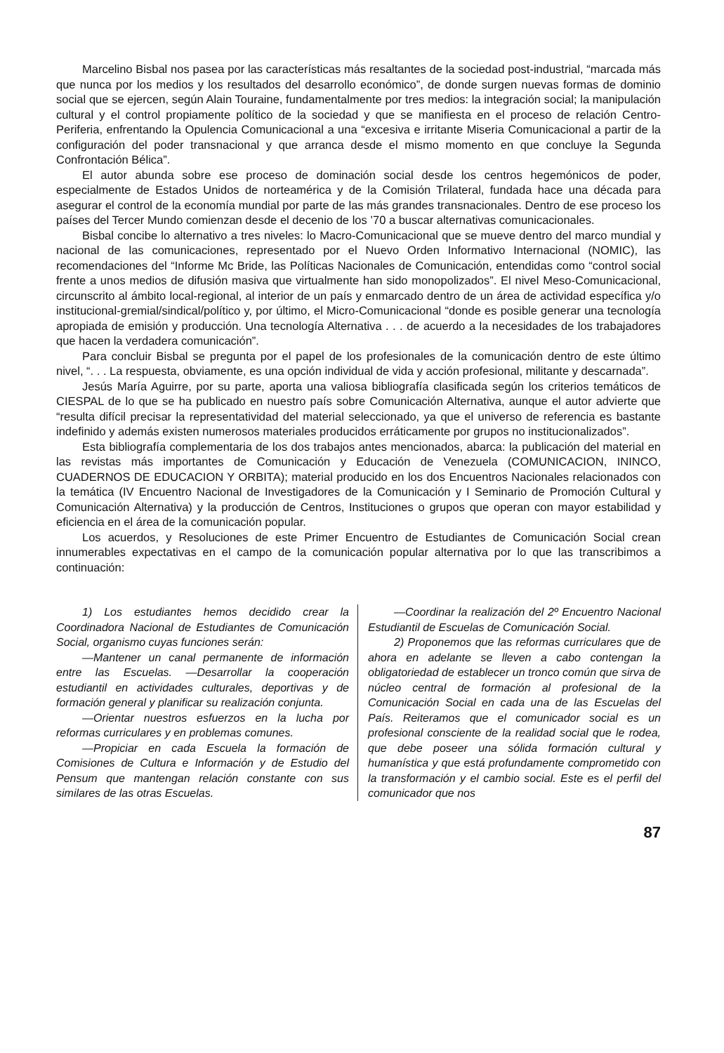Marcelino Bisbal nos pasea por las características más resaltantes de la sociedad post-industrial, “marcada más que nunca por los medios y los resultados del desarrollo económico”, de donde surgen nuevas formas de dominio social que se ejercen, según Alain Touraine, fundamentalmente por tres medios: la integración social; la manipulación cultural y el control propiamente político de la sociedad y que se manifiesta en el proceso de relación Centro-Periferia, enfrentando la Opulencia Comunicacional a una “excesiva e irritante Miseria Comunicacional a partir de la configuración del poder transnacional y que arranca desde el mismo momento en que concluye la Segunda Confrontación Bélica”.
El autor abunda sobre ese proceso de dominación social desde los centros hegemónicos de poder, especialmente de Estados Unidos de norteamérica y de la Comisión Trilateral, fundada hace una década para asegurar el control de la economía mundial por parte de las más grandes transnacionales. Dentro de ese proceso los países del Tercer Mundo comienzan desde el decenio de los ’70 a buscar alternativas comunicacionales.
Bisbal concibe lo alternativo a tres niveles: lo Macro-Comunicacional que se mueve dentro del marco mundial y nacional de las comunicaciones, representado por el Nuevo Orden Informativo Internacional (NOMIC), las recomendaciones del “Informe Mc Bride, las Políticas Nacionales de Comunicación, entendidas como “control social frente a unos medios de difusión masiva que virtualmente han sido monopolizados”. El nivel Meso-Comunicacional, circunscrito al ámbito local-regional, al interior de un país y enmarcado dentro de un área de actividad específica y/o institucional-gremial/sindical/político y, por último, el Micro-Comunicacional “donde es posible generar una tecnología apropiada de emisión y producción. Una tecnología Alternativa . . . de acuerdo a la necesidades de los trabajadores que hacen la verdadera comunicación”.
Para concluir Bisbal se pregunta por el papel de los profesionales de la comunicación dentro de este último nivel, “. . . La respuesta, obviamente, es una opción individual de vida y acción profesional, militante y descarnada”.
Jesús María Aguirre, por su parte, aporta una valiosa bibliografía clasificada según los criterios temáticos de CIESPAL de lo que se ha publicado en nuestro país sobre Comunicación Alternativa, aunque el autor advierte que “resulta difícil precisar la representatividad del material seleccionado, ya que el universo de referencia es bastante indefinido y además existen numerosos materiales producidos erráticamente por grupos no institucionalizados”.
Esta bibliografía complementaria de los dos trabajos antes mencionados, abarca: la publicación del material en las revistas más importantes de Comunicación y Educación de Venezuela (COMUNICACION, ININCO, CUADERNOS DE EDUCACION Y ORBITA); material producido en los dos Encuentros Nacionales relacionados con la temática (IV Encuentro Nacional de Investigadores de la Comunicación y I Seminario de Promoción Cultural y Comunicación Alternativa) y la producción de Centros, Instituciones o grupos que operan con mayor estabilidad y eficiencia en el área de la comunicación popular.
Los acuerdos, y Resoluciones de este Primer Encuentro de Estudiantes de Comunicación Social crean innumerables expectativas en el campo de la comunicación popular alternativa por lo que las transcribimos a continuación:
1) Los estudiantes hemos decidido crear la Coordinadora Nacional de Estudiantes de Comunicación Social, organismo cuyas funciones serán:
—Mantener un canal permanente de información entre las Escuelas. —Desarrollar la cooperación estudiantil en actividades culturales, deportivas y de formación general y planificar su realización conjunta.
—Orientar nuestros esfuerzos en la lucha por reformas curriculares y en problemas comunes.
—Propiciar en cada Escuela la formación de Comisiones de Cultura e Información y de Estudio del Pensum que mantengan relación constante con sus similares de las otras Escuelas.
—Coordinar la realización del 2º Encuentro Nacional Estudiantil de Escuelas de Comunicación Social.
2) Proponemos que las reformas curriculares que de ahora en adelante se lleven a cabo contengan la obligatoriedad de establecer un tronco común que sirva de núcleo central de formación al profesional de la Comunicación Social en cada una de las Escuelas del País. Reiteramos que el comunicador social es un profesional consciente de la realidad social que le rodea, que debe poseer una sólida formación cultural y humanística y que está profundamente comprometido con la transformación y el cambio social. Este es el perfil del comunicador que nos
87